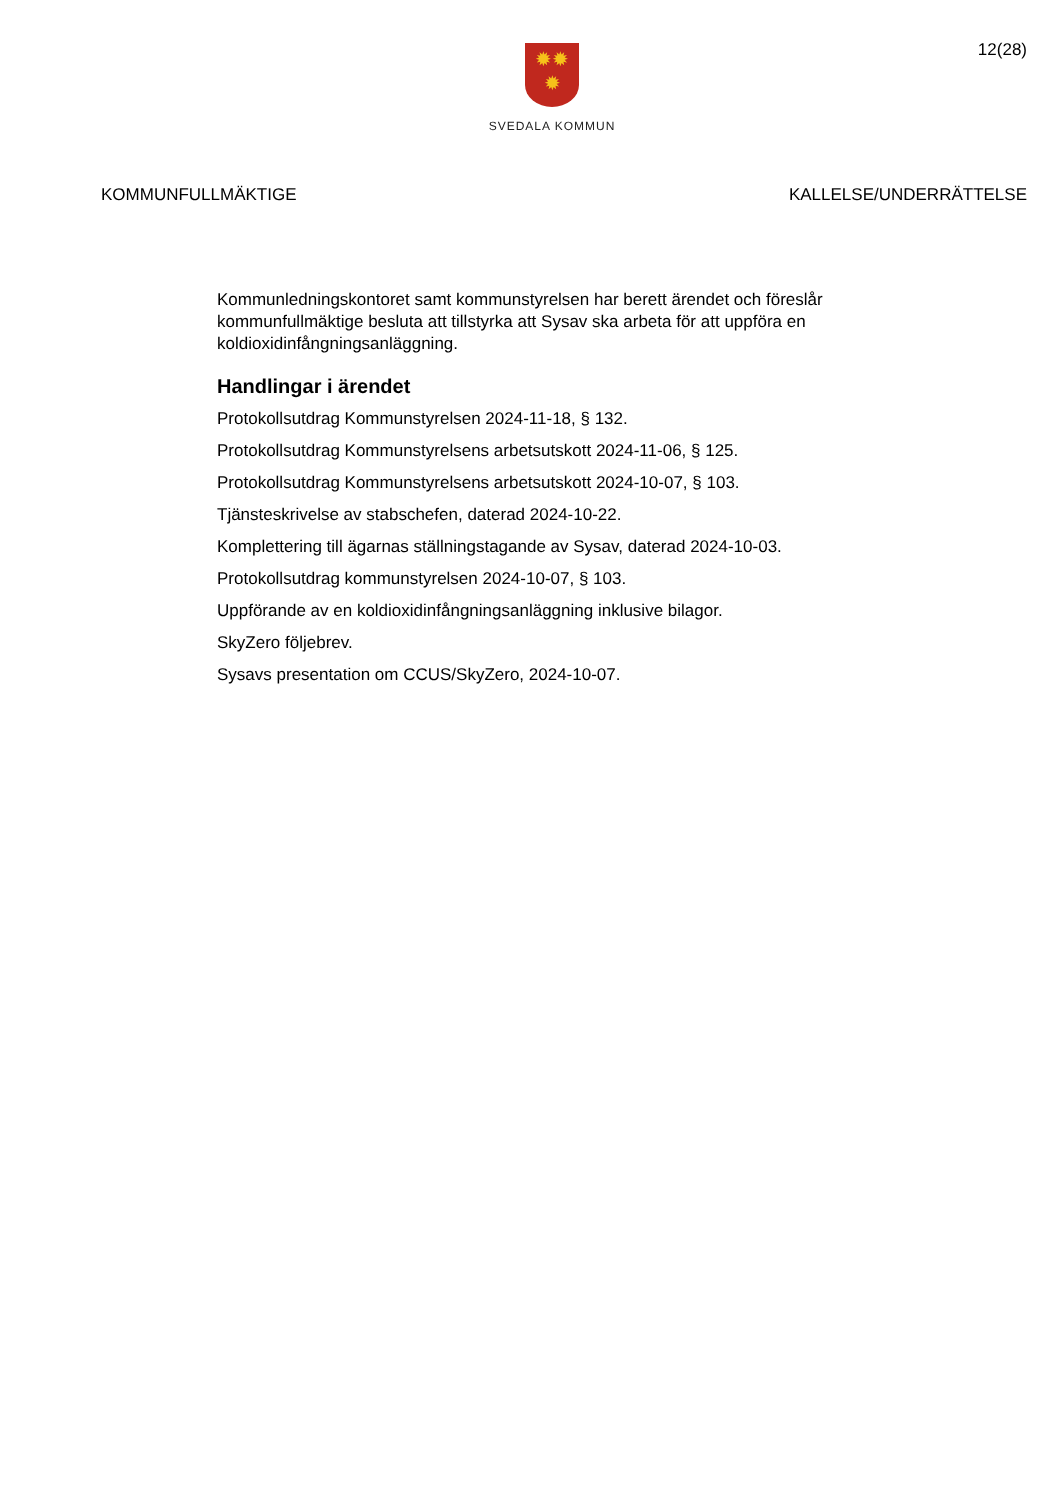✹✹
✹
SVEDALA KOMMUN
12(28)
KOMMUNFULLMÄKTIGE KALLELSE/UNDERRÄTTELSE
Kommunledningskontoret samt kommunstyrelsen har berett ärendet och föreslår kommunfullmäktige besluta att tillstyrka att Sysav ska arbeta för att uppföra en koldioxidinfångningsanläggning.
Handlingar i ärendet
Protokollsutdrag Kommunstyrelsen 2024-11-18, § 132.
Protokollsutdrag Kommunstyrelsens arbetsutskott 2024-11-06, § 125.
Protokollsutdrag Kommunstyrelsens arbetsutskott 2024-10-07, § 103.
Tjänsteskrivelse av stabschefen, daterad 2024-10-22.
Komplettering till ägarnas ställningstagande av Sysav, daterad 2024-10-03.
Protokollsutdrag kommunstyrelsen 2024-10-07, § 103.
Uppförande av en koldioxidinfångningsanläggning inklusive bilagor.
SkyZero följebrev.
Sysavs presentation om CCUS/SkyZero, 2024-10-07.